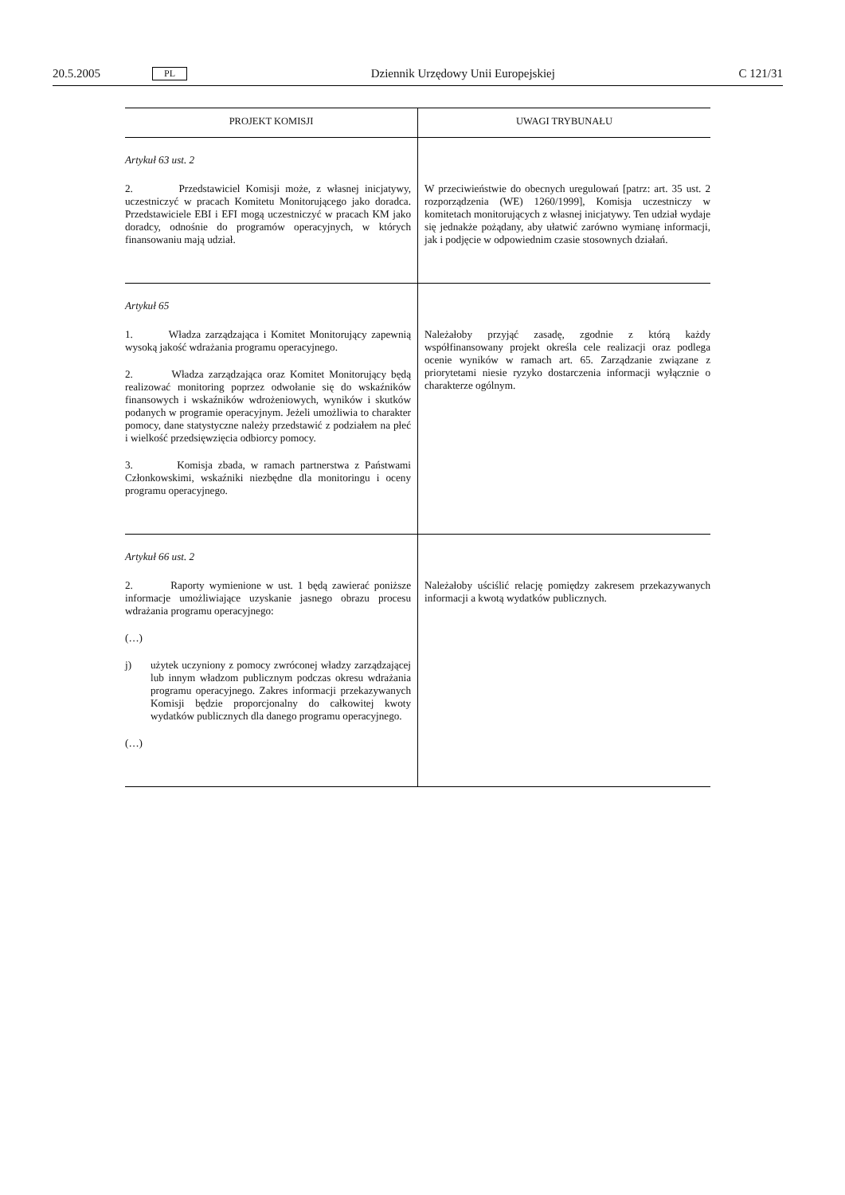20.5.2005 PL Dziennik Urzędowy Unii Europejskiej C 121/31
| PROJEKT KOMISJI | UWAGI TRYBUNAŁU |
| --- | --- |
| Artykuł 63 ust. 2 2. Przedstawiciel Komisji może, z własnej inicjatywy, uczestniczyć w pracach Komitetu Monitorującego jako doradca. Przedstawiciele EBI i EFI mogą uczestniczyć w pracach KM jako doradcy, odnośnie do programów operacyjnych, w których finansowaniu mają udział. | W przeciwieństwie do obecnych uregulowań [patrz: art. 35 ust. 2 rozporządzenia (WE) 1260/1999], Komisja uczestniczy w komitetach monitorujących z własnej inicjatywy. Ten udział wydaje się jednakże pożądany, aby ułatwić zarówno wymianę informacji, jak i podjęcie w odpowiednim czasie stosownych działań. |
| Artykuł 65 1. Władza zarządzająca i Komitet Monitorujący zapewnią wysoką jakość wdrażania programu operacyjnego. 2. Władza zarządzająca oraz Komitet Monitorujący będą realizować monitoring poprzez odwołanie się do wskaźników finansowych i wskaźników wdrożeniowych, wyników i skutków podanych w programie operacyjnym. Jeżeli umożliwia to charakter pomocy, dane statystyczne należy przedstawić z podziałem na płeć i wielkość przedsięwzięcia odbiorcy pomocy. 3. Komisja zbada, w ramach partnerstwa z Państwami Członkowskimi, wskaźniki niezbędne dla monitoringu i oceny programu operacyjnego. | Należałoby przyjąć zasadę, zgodnie z którą każdy współfinansowany projekt określa cele realizacji oraz podlega ocenie wyników w ramach art. 65. Zarządzanie związane z priorytetami niesie ryzyko dostarczenia informacji wyłącznie o charakterze ogólnym. |
| Artykuł 66 ust. 2 2. Raporty wymienione w ust. 1 będą zawierać poniższe informacje umożliwiające uzyskanie jasnego obrazu procesu wdrażania programu operacyjnego: (…) j) użytek uczyniony z pomocy zwróconej władzy zarządzającej lub innym władzom publicznym podczas okresu wdrażania programu operacyjnego. Zakres informacji przekazywanych Komisji będzie proporcjonalny do całkowitej kwoty wydatków publicznych dla danego programu operacyjnego. (…) | Należałoby uściślić relację pomiędzy zakresem przekazywanych informacji a kwotą wydatków publicznych. |